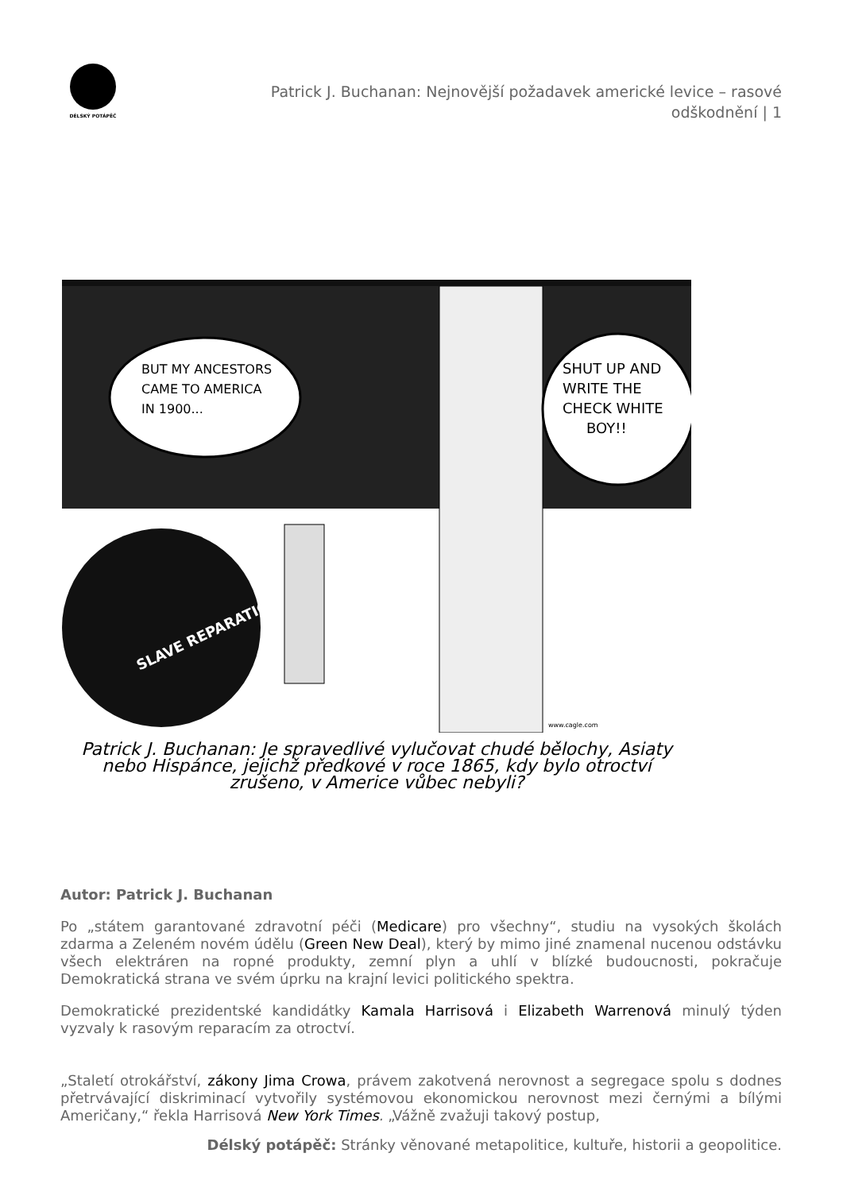DÉLSKÝ POTÁPĚČ
Patrick J. Buchanan: Nejnovější požadavek americké levice – rasové odškodnění | 1
BUT MY ANCESTORS
CAME TO AMERICA
IN 1900...
SHUT UP AND
WRITE THE
CHECK WHITE
BOY!!
SLAVE REPARATIONS
www.cagle.com
Patrick J. Buchanan: Je spravedlivé vylučovat chudé bělochy, Asiaty nebo Hispánce, jejichž předkové v roce 1865, kdy bylo otroctví zrušeno, v Americe vůbec nebyli?
Autor: Patrick J. Buchanan
Po „státem garantované zdravotní péči (Medicare) pro všechny“, studiu na vysokých školách zdarma a Zeleném novém údělu (Green New Deal), který by mimo jiné znamenal nucenou odstávku všech elektráren na ropné produkty, zemní plyn a uhlí v blízké budoucnosti, pokračuje Demokratická strana ve svém úprku na krajní levici politického spektra.
Demokratické prezidentské kandidátky Kamala Harrisová i Elizabeth Warrenová minulý týden vyzvaly k rasovým reparacím za otroctví.
„Staletí otrokářství, zákony Jima Crowa, právem zakotvená nerovnost a segregace spolu s dodnes přetrvávající diskriminací vytvořily systémovou ekonomickou nerovnost mezi černými a bílými Američany,“ řekla Harrisová New York Times. „Vážně zvažuji takový postup,
Délský potápěč: Stránky věnované metapolitice, kultuře, historii a geopolitice.